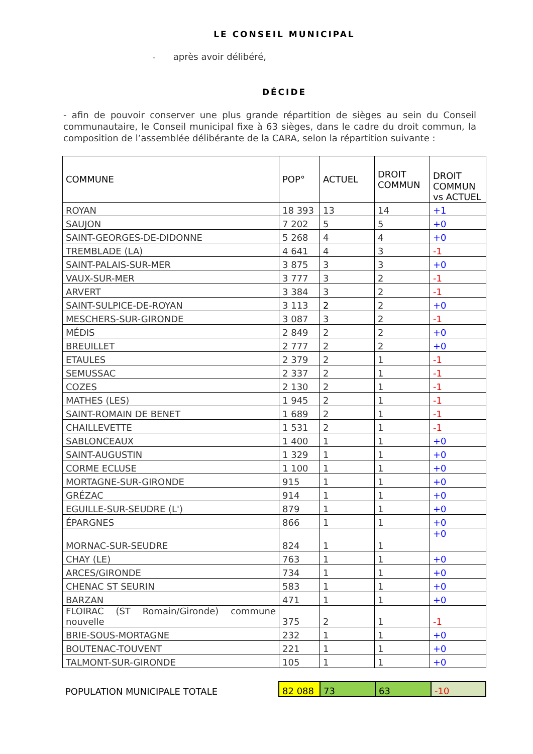LE CONSEIL MUNICIPAL
- après avoir délibéré,
DÉCIDE
- afin de pouvoir conserver une plus grande répartition de sièges au sein du Conseil communautaire, le Conseil municipal fixe à 63 sièges, dans le cadre du droit commun, la composition de l’assemblée délibérante de la CARA, selon la répartition suivante :
| COMMUNE | POP° | ACTUEL | DROIT COMMUN | DROIT COMMUN vs ACTUEL |
| --- | --- | --- | --- | --- |
| ROYAN | 18 393 | 13 | 14 | +1 |
| SAUJON | 7 202 | 5 | 5 | +0 |
| SAINT-GEORGES-DE-DIDONNE | 5 268 | 4 | 4 | +0 |
| TREMBLADE (LA) | 4 641 | 4 | 3 | -1 |
| SAINT-PALAIS-SUR-MER | 3 875 | 3 | 3 | +0 |
| VAUX-SUR-MER | 3 777 | 3 | 2 | -1 |
| ARVERT | 3 384 | 3 | 2 | -1 |
| SAINT-SULPICE-DE-ROYAN | 3 113 | 2 | 2 | +0 |
| MESCHERS-SUR-GIRONDE | 3 087 | 3 | 2 | -1 |
| MÉDIS | 2 849 | 2 | 2 | +0 |
| BREUILLET | 2 777 | 2 | 2 | +0 |
| ETAULES | 2 379 | 2 | 1 | -1 |
| SEMUSSAC | 2 337 | 2 | 1 | -1 |
| COZES | 2 130 | 2 | 1 | -1 |
| MATHES (LES) | 1 945 | 2 | 1 | -1 |
| SAINT-ROMAIN DE BENET | 1 689 | 2 | 1 | -1 |
| CHAILLEVETTE | 1 531 | 2 | 1 | -1 |
| SABLONCEAUX | 1 400 | 1 | 1 | +0 |
| SAINT-AUGUSTIN | 1 329 | 1 | 1 | +0 |
| CORME ECLUSE | 1 100 | 1 | 1 | +0 |
| MORTAGNE-SUR-GIRONDE | 915 | 1 | 1 | +0 |
| GRÉZAC | 914 | 1 | 1 | +0 |
| EGUILLE-SUR-SEUDRE (L') | 879 | 1 | 1 | +0 |
| ÉPARGNES | 866 | 1 | 1 | +0 |
| MORNAC-SUR-SEUDRE | 824 | 1 | 1 | +0 |
| CHAY (LE) | 763 | 1 | 1 | +0 |
| ARCES/GIRONDE | 734 | 1 | 1 | +0 |
| CHENAC ST SEURIN | 583 | 1 | 1 | +0 |
| BARZAN | 471 | 1 | 1 | +0 |
| FLOIRAC (ST Romain/Gironde) commune nouvelle | 375 | 2 | 1 | -1 |
| BRIE-SOUS-MORTAGNE | 232 | 1 | 1 | +0 |
| BOUTENAC-TOUVENT | 221 | 1 | 1 | +0 |
| TALMONT-SUR-GIRONDE | 105 | 1 | 1 | +0 |
| POPULATION MUNICIPALE TOTALE | 82 088 | 73 | 63 | -10 |